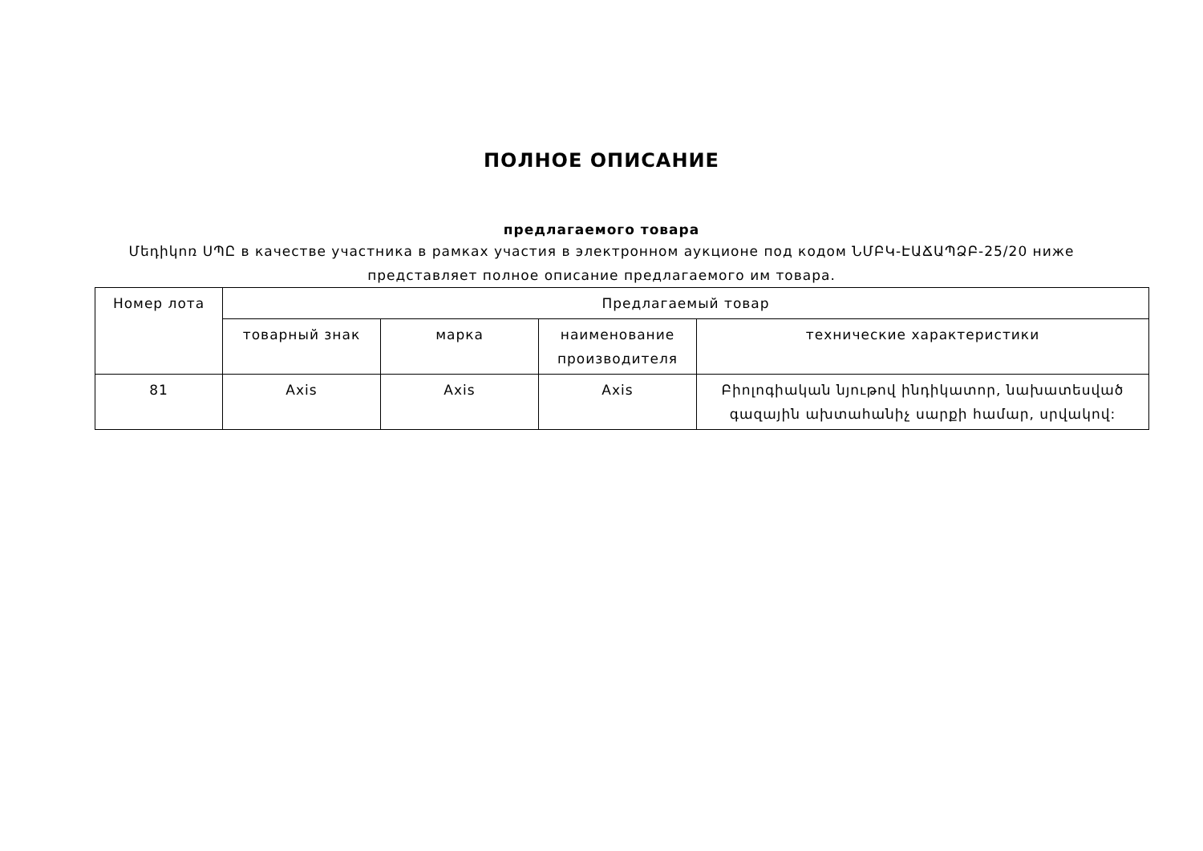ПОЛНОЕ ОПИСАНИЕ
предлагаемого товара
Մեդիկոռ ՍՊԸ в качестве участника в рамках участия в электронном аукционе под кодом ՆՄԲԿ-ԷԱՃԱՊՁԲ-25/20 ниже представляет полное описание предлагаемого им товара.
| Номер лота | Предлагаемый товар | | | |
| --- | --- | --- | --- | --- |
| | товарный знак | марка | наименование производителя | технические характеристики |
| 81 | Axis | Axis | Axis | Բիոլոգիական նյութով ինդիկատոր, նախատեսված գազային ախտահանիչ սարքի համար, սրվակով: |